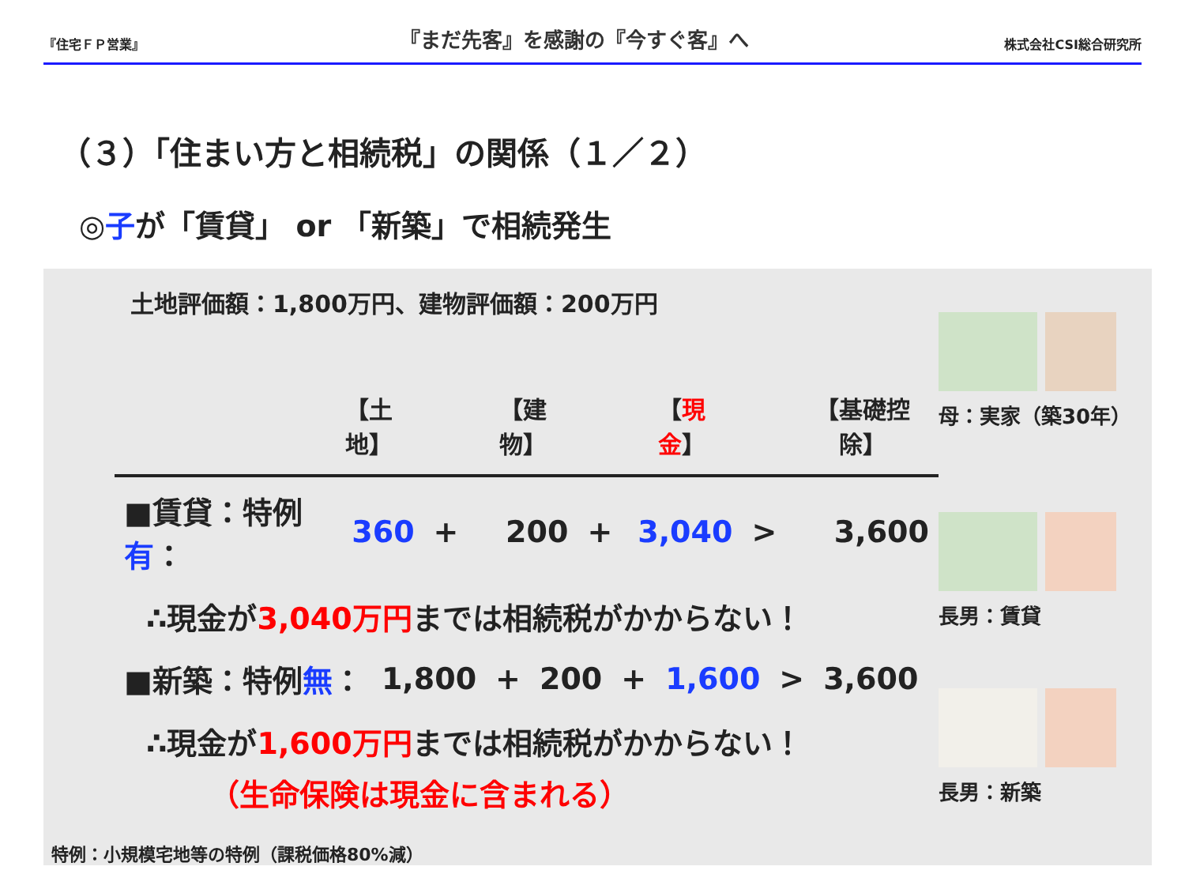『住宅ＦＰ営業』 『まだ先客』を感謝の『今すぐ客』へ 株式会社CSI総合研究所
（３）「住まい方と相続税」の関係（１／２）
◎子が「賃貸」 or 「新築」で相続発生
土地評価額：1,800万円、建物評価額：200万円
| | 【土地】 | | 【建物】 | | 【 現金 】 | | 【基礎控除】 |
| --- | --- | --- | --- | --- | --- | --- | --- |
| ■賃貸：特例 有 ： | 360 | + | 200 | + | 3,040 | > | 3,600 |
∴現金が3,040万円までは相続税がかからない！
| ■新築：特例 無 ： | 1,800 | + | 200 | + | 1,600 | > | 3,600 |
∴現金が1,600万円までは相続税がかからない！
（生命保険は現金に含まれる）
母：実家（築30年）
長男：賃貸
長男：新築
特例：小規模宅地等の特例（課税価格80%減）